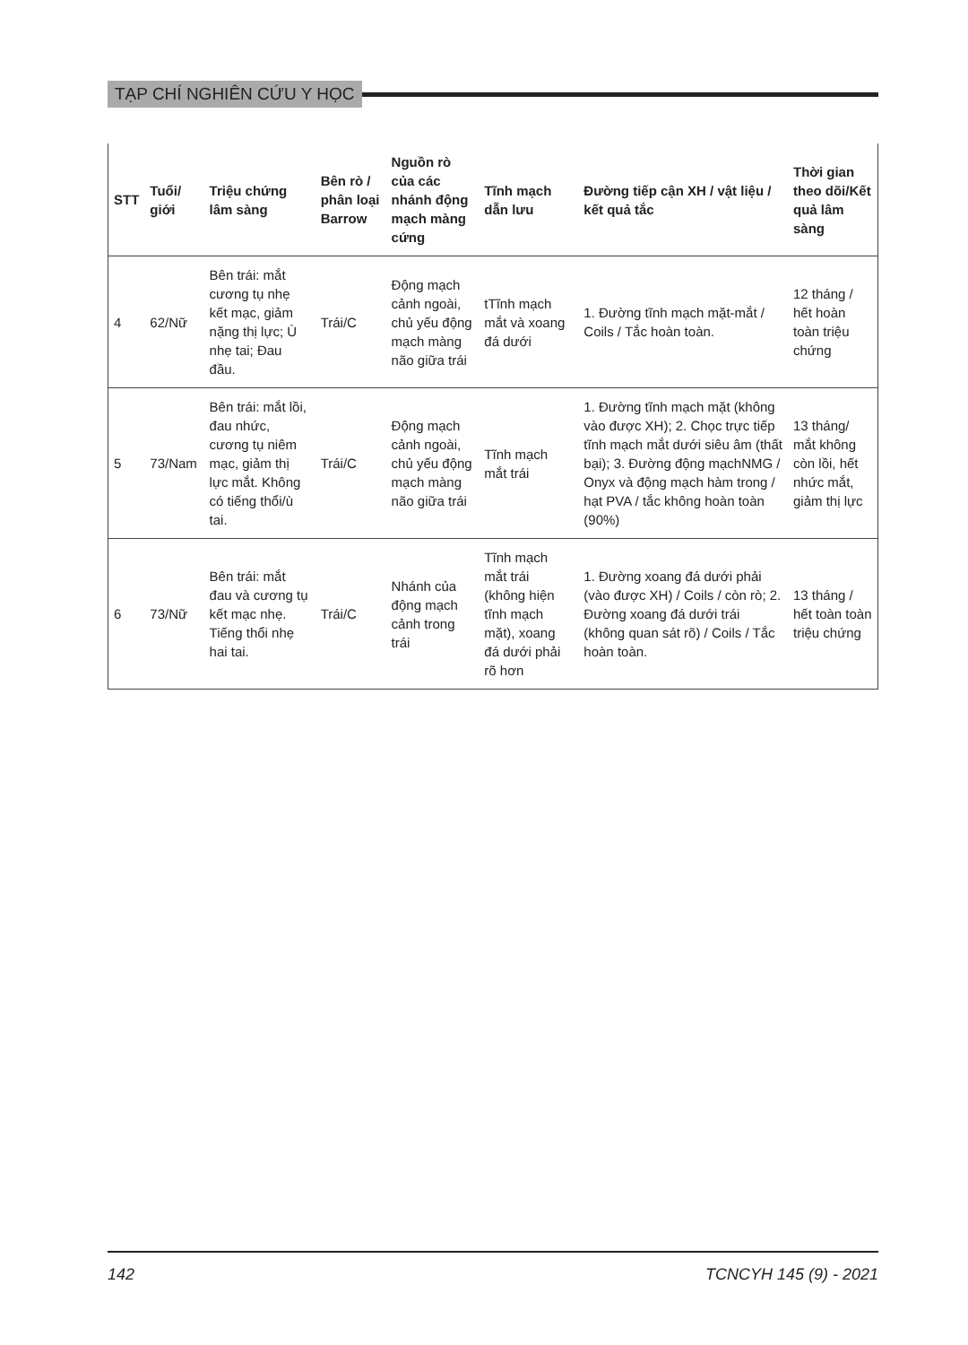TẠP CHÍ NGHIÊN CỨU Y HỌC
| STT | Tuổi/ giới | Triệu chứng lâm sàng | Bên rò / phân loại Barrow | Nguồn rò của các nhánh động mạch màng cứng | Tĩnh mạch dẫn lưu | Đường tiếp cận XH / vật liệu / kết quả tắc | Thời gian theo dõi/Kết quả lâm sàng |
| --- | --- | --- | --- | --- | --- | --- | --- |
| 4 | 62/Nữ | Bên trái: mắt cương tụ nhẹ kết mạc, giảm nặng thị lực; Ù nhẹ tai; Đau đầu. | Trái/C | Động mạch cảnh ngoài, chủ yếu động mạch màng não giữa trái | tTĩnh mạch mắt và xoang đá dưới | 1. Đường tĩnh mạch mặt-mắt / Coils / Tắc hoàn toàn. | 12 tháng / hết hoàn toàn triệu chứng |
| 5 | 73/Nam | Bên trái: mắt lồi, đau nhức, cương tụ niêm mạc, giảm thị lực mắt. Không có tiếng thổi/ù tai. | Trái/C | Động mạch cảnh ngoài, chủ yếu động mạch màng não giữa trái | Tĩnh mạch mắt trái | 1. Đường tĩnh mạch mặt (không vào được XH); 2. Chọc trực tiếp tĩnh mạch mắt dưới siêu âm (thất bại); 3. Đường động mạchNMG / Onyx và động mạch hàm trong / hạt PVA / tắc không hoàn toàn (90%) | 13 tháng/ mắt không còn lồi, hết nhức mắt, giảm thị lực |
| 6 | 73/Nữ | Bên trái: mắt đau và cương tụ kết mạc nhẹ. Tiếng thổi nhẹ hai tai. | Trái/C | Nhánh của động mạch cảnh trong trái | Tĩnh mạch mắt trái (không hiện tĩnh mạch mặt), xoang đá dưới phải rõ hơn | 1. Đường xoang đá dưới phải (vào được XH) / Coils / còn rò; 2. Đường xoang đá dưới trái (không quan sát rõ) / Coils / Tắc hoàn toàn. | 13 tháng / hết toàn toàn triệu chứng |
142 TCNCYH 145 (9) - 2021